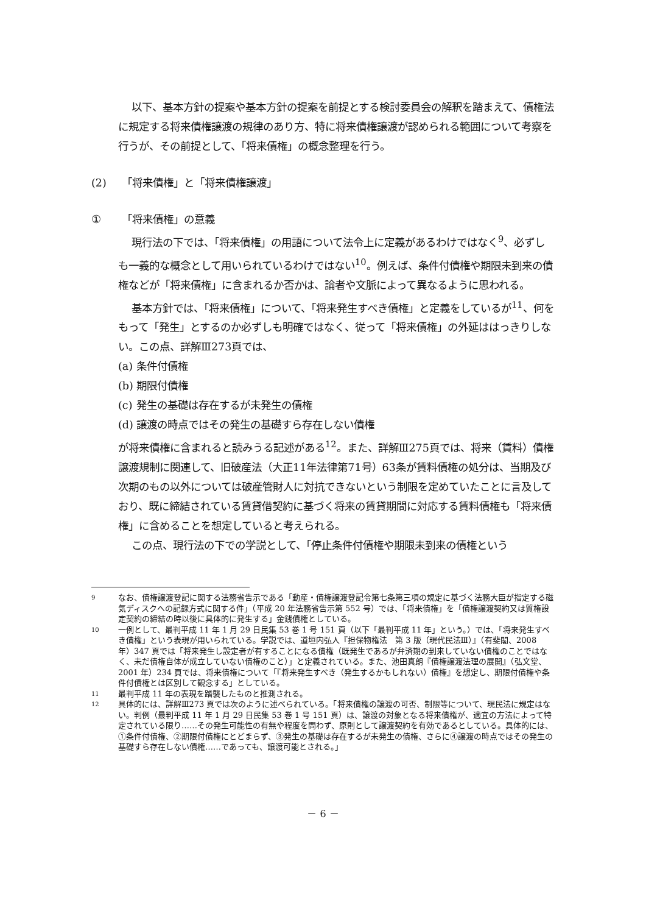以下、基本方針の提案や基本方針の提案を前提とする検討委員会の解釈を踏まえて、債権法に規定する将来債権譲渡の規律のあり方、特に将来債権譲渡が認められる範囲について考察を行うが、その前提として、「将来債権」の概念整理を行う。
(2) 「将来債権」と「将来債権譲渡」
① 「将来債権」の意義
現行法の下では、「将来債権」の用語について法令上に定義があるわけではなく<sup>9</sup>、必ずしも一義的な概念として用いられているわけではない<sup>10</sup>。例えば、条件付債権や期限未到来の債権などが「将来債権」に含まれるか否かは、論者や文脈によって異なるように思われる。
基本方針では、「将来債権」について、「将来発生すべき債権」と定義をしているが<sup>11</sup>、何をもって「発生」とするのか必ずしも明確ではなく、従って「将来債権」の外延ははっきりしない。この点、詳解Ⅲ273頁では、
(a) 条件付債権
(b) 期限付債権
(c) 発生の基礎は存在するが未発生の債権
(d) 譲渡の時点ではその発生の基礎すら存在しない債権
が将来債権に含まれると読みうる記述がある<sup>12</sup>。また、詳解Ⅲ275頁では、将来（賃料）債権譲渡規制に関連して、旧破産法（大正11年法律第71号）63条が賃料債権の処分は、当期及び次期のもの以外については破産管財人に対抗できないという制限を定めていたことに言及しており、既に締結されている賃貸借契約に基づく将来の賃貸期間に対応する賃料債権も「将来債権」に含めることを想定していると考えられる。
この点、現行法の下での学説として、「停止条件付債権や期限未到来の債権という
9 なお、債権譲渡登記に関する法務省告示である「動産・債権譲渡登記令第七条第三項の規定に基づく法務大臣が指定する磁気ディスクへの記録方式に関する件」（平成 20 年法務省告示第 552 号）では、「将来債権」を「債権譲渡契約又は質権設定契約の締結の時以後に具体的に発生する」金銭債権としている。
10 一例として、最判平成 11 年 1 月 29 日民集 53 巻 1 号 151 頁（以下「最判平成 11 年」という。）では、「将来発生すべき債権」という表現が用いられている。学説では、道垣内弘人『担保物権法　第 3 版（現代民法Ⅲ）』（有斐閣、2008 年）347 頁では「将来発生し設定者が有することになる債権（既発生であるが弁済期の到来していない債権のことではなく、未だ債権自体が成立していない債権のこと）」と定義されている。また、池田真朗『債権譲渡法理の展開』（弘文堂、2001 年）234 頁では、将来債権について「『将来発生すべき（発生するかもしれない）債権』を想定し、期限付債権や条件付債権とは区別して観念する」としている。
11 最判平成 11 年の表現を踏襲したものと推測される。
12 具体的には、詳解Ⅲ273 頁では次のように述べられている。「将来債権の譲渡の可否、制限等について、現民法に規定はない。判例（最判平成 11 年 1 月 29 日民集 53 巻 1 号 151 頁）は、譲渡の対象となる将来債権が、適宜の方法によって特定されている限り……その発生可能性の有無や程度を問わず、原則として譲渡契約を有効であるとしている。具体的には、①条件付債権、②期限付債権にとどまらず、③発生の基礎は存在するが未発生の債権、さらに④譲渡の時点ではその発生の基礎すら存在しない債権……であっても、譲渡可能とされる。」
－ 6 －